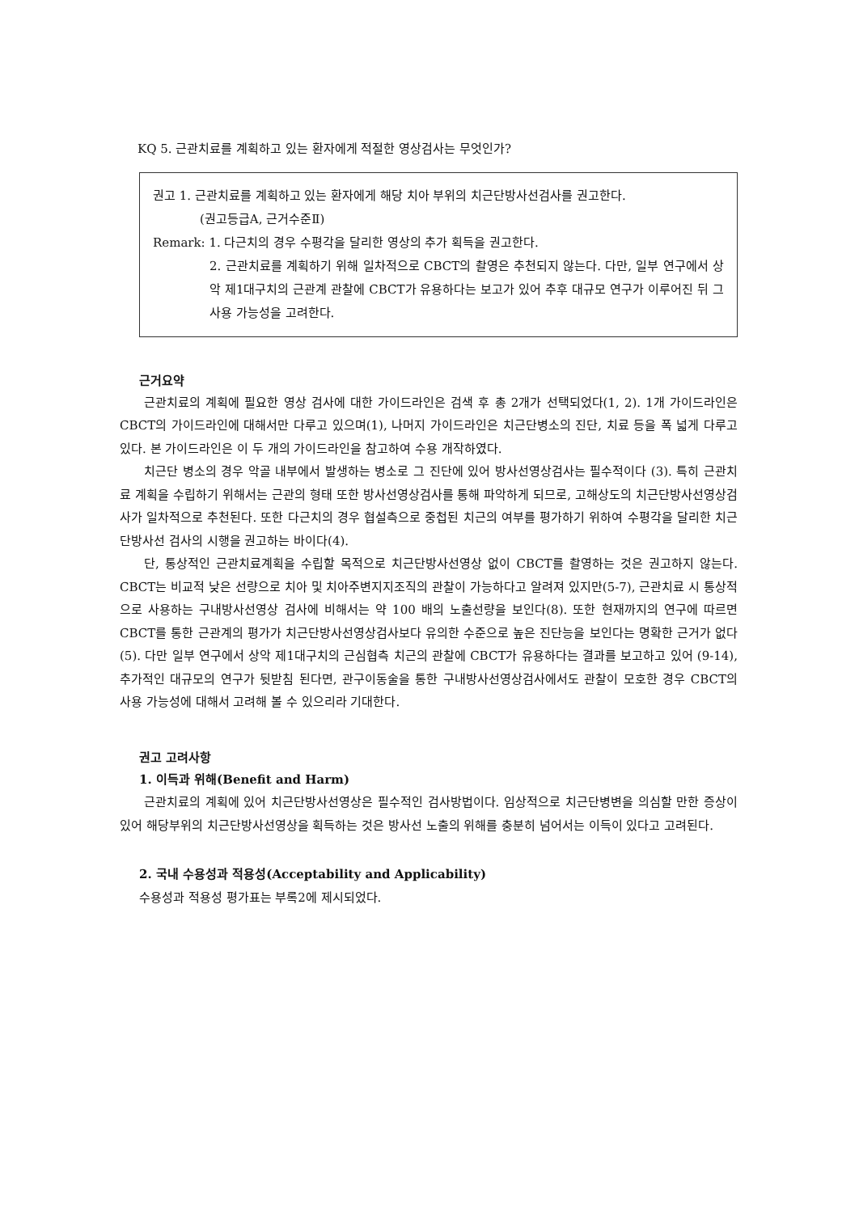KQ 5. 근관치료를 계획하고 있는 환자에게 적절한 영상검사는 무엇인가?
권고 1. 근관치료를 계획하고 있는 환자에게 해당 치아 부위의 치근단방사선검사를 권고한다.
(권고등급A, 근거수준Ⅱ)
Remark: 1. 다근치의 경우 수평각을 달리한 영상의 추가 획득을 권고한다.
2. 근관치료를 계획하기 위해 일차적으로 CBCT의 촬영은 추천되지 않는다. 다만, 일부 연구에서 상악 제1대구치의 근관계 관찰에 CBCT가 유용하다는 보고가 있어 추후 대규모 연구가 이루어진 뒤 그 사용 가능성을 고려한다.
근거요약
근관치료의 계획에 필요한 영상 검사에 대한 가이드라인은 검색 후 총 2개가 선택되었다(1, 2). 1개 가이드라인은 CBCT의 가이드라인에 대해서만 다루고 있으며(1), 나머지 가이드라인은 치근단병소의 진단, 치료 등을 폭 넓게 다루고 있다. 본 가이드라인은 이 두 개의 가이드라인을 참고하여 수용 개작하였다.
치근단 병소의 경우 악골 내부에서 발생하는 병소로 그 진단에 있어 방사선영상검사는 필수적이다 (3). 특히 근관치료 계획을 수립하기 위해서는 근관의 형태 또한 방사선영상검사를 통해 파악하게 되므로, 고해상도의 치근단방사선영상검사가 일차적으로 추천된다. 또한 다근치의 경우 협설측으로 중첩된 치근의 여부를 평가하기 위하여 수평각을 달리한 치근단방사선 검사의 시행을 권고하는 바이다(4).
단, 통상적인 근관치료계획을 수립할 목적으로 치근단방사선영상 없이 CBCT를 촬영하는 것은 권고하지 않는다. CBCT는 비교적 낮은 선량으로 치아 및 치아주변지지조직의 관찰이 가능하다고 알려져 있지만(5-7), 근관치료 시 통상적으로 사용하는 구내방사선영상 검사에 비해서는 약 100 배의 노출선량을 보인다(8). 또한 현재까지의 연구에 따르면 CBCT를 통한 근관계의 평가가 치근단방사선영상검사보다 유의한 수준으로 높은 진단능을 보인다는 명확한 근거가 없다(5). 다만 일부 연구에서 상악 제1대구치의 근심협측 치근의 관찰에 CBCT가 유용하다는 결과를 보고하고 있어 (9-14), 추가적인 대규모의 연구가 뒷받침 된다면, 관구이동술을 통한 구내방사선영상검사에서도 관찰이 모호한 경우 CBCT의 사용 가능성에 대해서 고려해 볼 수 있으리라 기대한다.
권고 고려사항
1. 이득과 위해(Benefit and Harm)
근관치료의 계획에 있어 치근단방사선영상은 필수적인 검사방법이다. 임상적으로 치근단병변을 의심할 만한 증상이 있어 해당부위의 치근단방사선영상을 획득하는 것은 방사선 노출의 위해를 충분히 넘어서는 이득이 있다고 고려된다.
2. 국내 수용성과 적용성(Acceptability and Applicability)
수용성과 적용성 평가표는 부록2에 제시되었다.